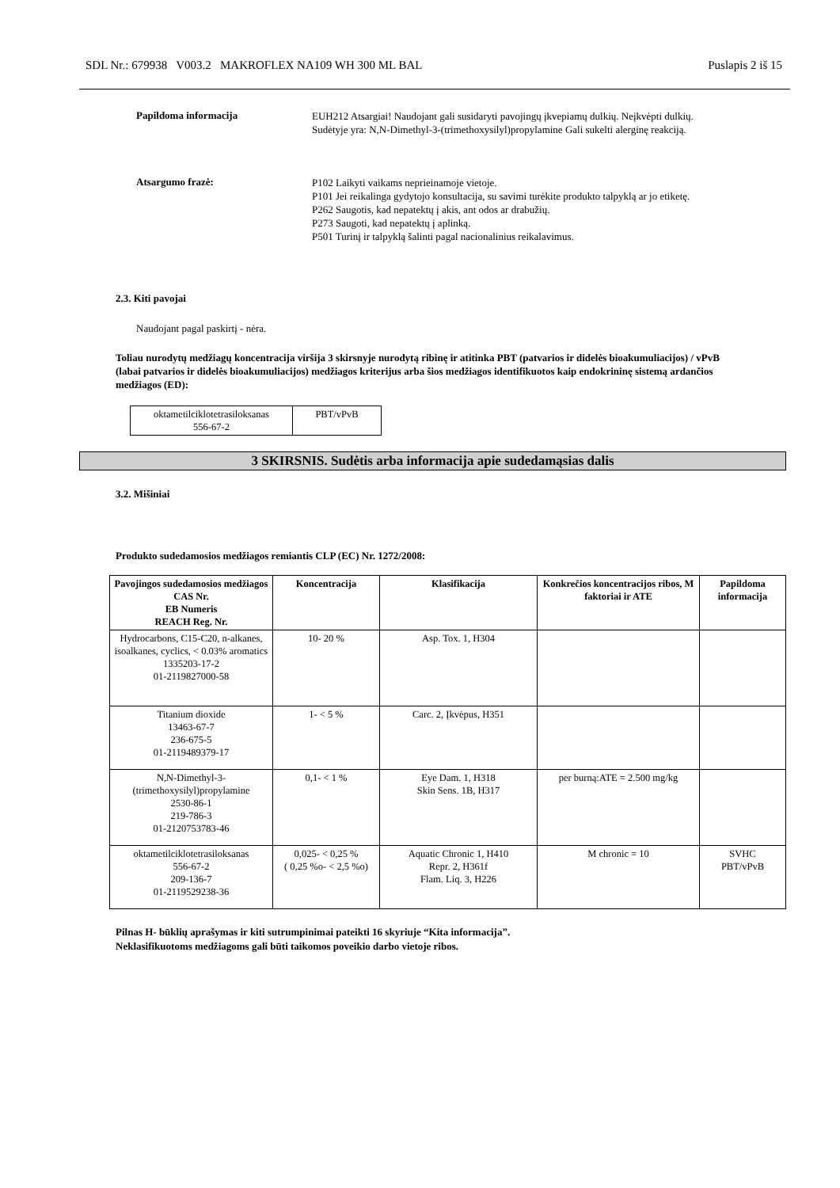SDL Nr.: 679938 V003.2 MAKROFLEX NA109 WH 300 ML BAL Puslapis 2 iš 15
Papildoma informacija
EUH212 Atsargiai! Naudojant gali susidaryti pavojingų įkvepiamų dulkių. Neįkvėpti dulkių.
Sudėtyje yra: N,N-Dimethyl-3-(trimethoxysilyl)propylamine Gali sukelti alerginę reakciją.
Atsargumo frazė:
P102 Laikyti vaikams neprieinamoje vietoje.
P101 Jei reikalinga gydytojo konsultacija, su savimi turėkite produkto talpyklą ar jo etiketę.
P262 Saugotis, kad nepatektų į akis, ant odos ar drabužių.
P273 Saugoti, kad nepatektų į aplinką.
P501 Turinį ir talpyklą šalinti pagal nacionalinius reikalavimus.
2.3. Kiti pavojai
Naudojant pagal paskirtį - nėra.
Toliau nurodytų medžiagų koncentracija viršija 3 skirsnyje nurodytą ribinę ir atitinka PBT (patvarios ir didelės bioakumuliacijos) / vPvB (labai patvarios ir didelės bioakumuliacijos) medžiagos kriterijus arba šios medžiagos identifikuotos kaip endokrininę sistemą ardančios medžiagos (ED):
| oktametilciklotetrasiloksanas 556-67-2 | PBT/vPvB |
3 SKIRSNIS. Sudėtis arba informacija apie sudedamąsias dalis
3.2. Mišiniai
Produkto sudedamosios medžiagos remiantis CLP (EC) Nr. 1272/2008:
| Pavojingos sudedamosios medžiagos CAS Nr. EB Numeris REACH Reg. Nr. | Koncentracija | Klasifikacija | Konkrečios koncentracijos ribos, M faktoriai ir ATE | Papildoma informacija |
| --- | --- | --- | --- | --- |
| Hydrocarbons, C15-C20, n-alkanes, isoalkanes, cyclics, < 0.03% aromatics 1335203-17-2 01-2119827000-58 | 10- 20 % | Asp. Tox. 1, H304 | | |
| Titanium dioxide 13463-67-7 236-675-5 01-2119489379-17 | 1- < 5 % | Carc. 2, Įkvėpus, H351 | | |
| N,N-Dimethyl-3-(trimethoxysilyl)propylamine 2530-86-1 219-786-3 01-2120753783-46 | 0,1- < 1 % | Eye Dam. 1, H318 Skin Sens. 1B, H317 | per burną:ATE = 2.500 mg/kg | |
| oktametilciklotetrasiloksanas 556-67-2 209-136-7 01-2119529238-36 | 0,025- < 0,25 % ( 0,25 %o- < 2,5 %o) | Aquatic Chronic 1, H410 Repr. 2, H361f Flam. Liq. 3, H226 | M chronic = 10 | SVHC PBT/vPvB |
Pilnas H- būklių aprašymas ir kiti sutrumpinimai pateikti 16 skyriuje “Kita informacija”.
Neklasifikuotoms medžiagoms gali būti taikomos poveikio darbo vietoje ribos.